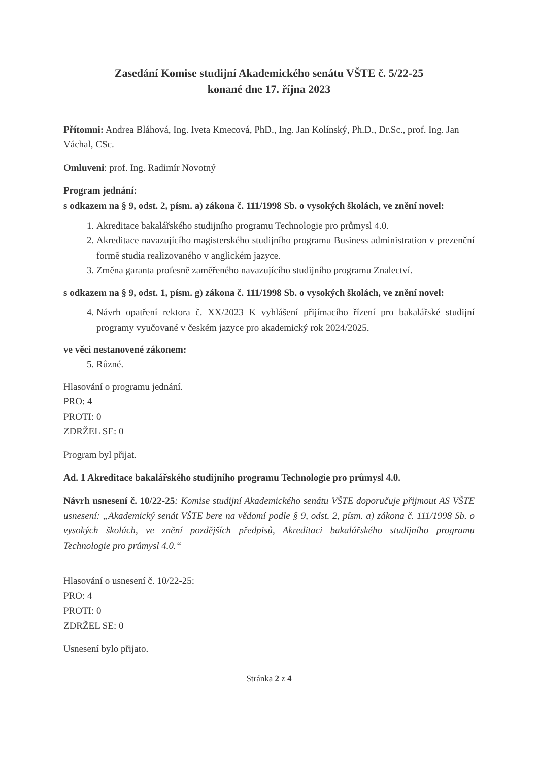Zasedání Komise studijní Akademického senátu VŠTE č. 5/22-25
konané dne 17. října 2023
Přítomni: Andrea Bláhová, Ing. Iveta Kmecová, PhD., Ing. Jan Kolínský, Ph.D., Dr.Sc., prof. Ing. Jan Váchal, CSc.
Omluveni: prof. Ing. Radimír Novotný
Program jednání:
s odkazem na § 9, odst. 2, písm. a) zákona č. 111/1998 Sb. o vysokých školách, ve znění novel:
1. Akreditace bakalářského studijního programu Technologie pro průmysl 4.0.
2. Akreditace navazujícího magisterského studijního programu Business administration v prezenční formě studia realizovaného v anglickém jazyce.
3. Změna garanta profesně zaměřeného navazujícího studijního programu Znalectví.
s odkazem na § 9, odst. 1, písm. g) zákona č. 111/1998 Sb. o vysokých školách, ve znění novel:
4. Návrh opatření rektora č. XX/2023 K vyhlášení přijímacího řízení pro bakalářské studijní programy vyučované v českém jazyce pro akademický rok 2024/2025.
ve věci nestanovené zákonem:
5. Různé.
Hlasování o programu jednání.
PRO: 4
PROTI: 0
ZDRŽEL SE: 0
Program byl přijat.
Ad. 1 Akreditace bakalářského studijního programu Technologie pro průmysl 4.0.
Návrh usnesení č. 10/22-25: Komise studijní Akademického senátu VŠTE doporučuje přijmout AS VŠTE usnesení: „Akademický senát VŠTE bere na vědomí podle § 9, odst. 2, písm. a) zákona č. 111/1998 Sb. o vysokých školách, ve znění pozdějších předpisů, Akreditaci bakalářského studijního programu Technologie pro průmysl 4.0.“
Hlasování o usnesení č. 10/22-25:
PRO: 4
PROTI: 0
ZDRŽEL SE: 0
Usnesení bylo přijato.
Stránka 2 z 4